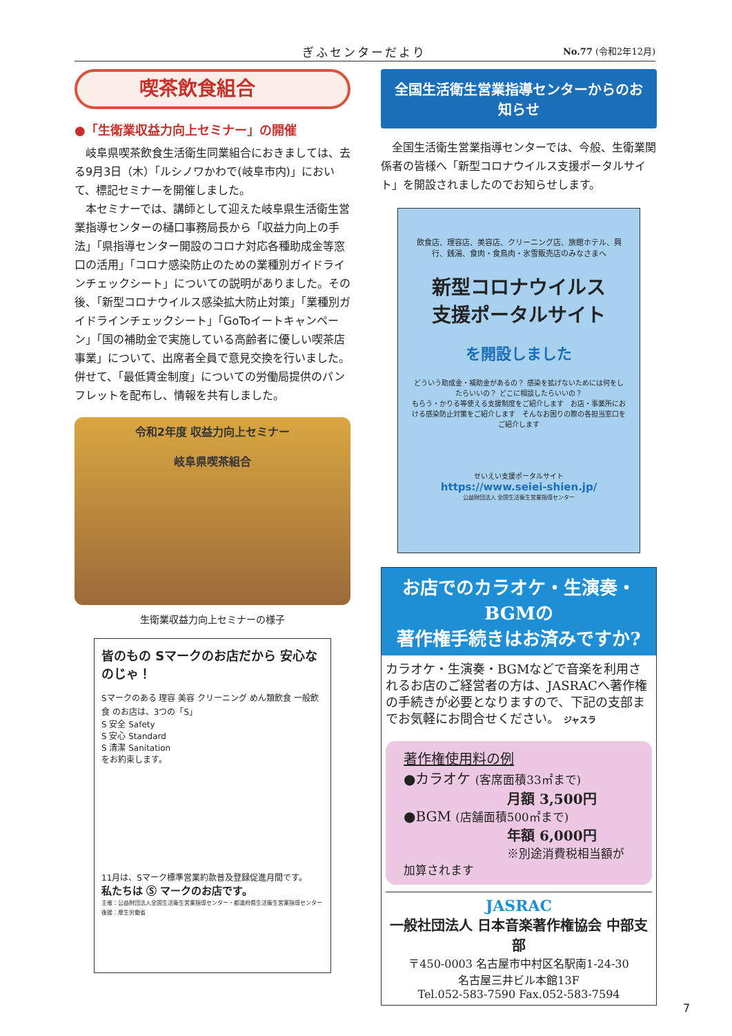ぎふセンターだより No.77 (令和2年12月)
喫茶飲食組合
●「生衛業収益力向上セミナー」の開催
岐阜県喫茶飲食生活衛生同業組合におきましては、去る9月3日（木）「ルシノワかわで(岐阜市内)」において、標記セミナーを開催しました。
本セミナーでは、講師として迎えた岐阜県生活衛生営業指導センターの樋口事務局長から「収益力向上の手法」「県指導センター開設のコロナ対応各種助成金等窓口の活用」「コロナ感染防止のための業種別ガイドラインチェックシート」についての説明がありました。その後、「新型コロナウイルス感染拡大防止対策」「業種別ガイドラインチェックシート」「GoToイートキャンペーン」「国の補助金で実施している高齢者に優しい喫茶店事業」について、出席者全員で意見交換を行いました。併せて、「最低賃金制度」についての労働局提供のパンフレットを配布し、情報を共有しました。
令和2年度 収益力向上セミナー
岐阜県喫茶組合
生衛業収益力向上セミナーの様子
皆のもの Sマークのお店だから 安心なのじゃ！
Sマークのある 理容 美容 クリーニング めん類飲食 一般飲食 のお店は、3つの「S」
S 安全 Safety
S 安心 Standard
S 清潔 Sanitation
をお約束します。
11月は、Sマーク標準営業約款普及登録促進月間です。
私たちは Ⓢ マークのお店です。
主催：公益財団法人全国生活衛生営業指導センター・都道府県生活衛生営業指導センター 後援：厚生労働省
全国生活衛生営業指導センターからのお知らせ
全国生活衛生営業指導センターでは、今般、生衛業関係者の皆様へ「新型コロナウイルス支援ポータルサイト」を開設されましたのでお知らせします。
飲食店、理容店、美容店、クリーニング店、旅館ホテル、興行、銭湯、食肉・食鳥肉・氷雪販売店のみなさまへ
新型コロナウイルス
支援ポータルサイト
を開設しました
どういう助成金・補助金があるの？ 感染を拡げないためには何をしたらいいの？ どこに相談したらいいの？
もらう・かりる等使える支援制度をご紹介します　お店・事業所における感染防止対策をご紹介します　そんなお困りの際の各担当窓口をご紹介します
せいえい支援ポータルサイト
https://www.seiei-shien.jp/
公益財団法人 全国生活衛生営業指導センター
お店でのカラオケ・生演奏・BGMの
著作権手続きはお済みですか?
カラオケ・生演奏・BGMなどで音楽を利用されるお店のご経営者の方は、JASRACへ著作権の手続きが必要となりますので、下記の支部までお気軽にお問合せください。 ジャスラ
著作権使用料の例
●カラオケ (客席面積33㎡まで)
月額 3,500円
●BGM (店舗面積500㎡まで)
年額 6,000円
※別途消費税相当額が加算されます
JASRAC
一般社団法人 日本音楽著作権協会 中部支部
〒450-0003 名古屋市中村区名駅南1-24-30
名古屋三井ビル本館13F
Tel.052-583-7590 Fax.052-583-7594
7